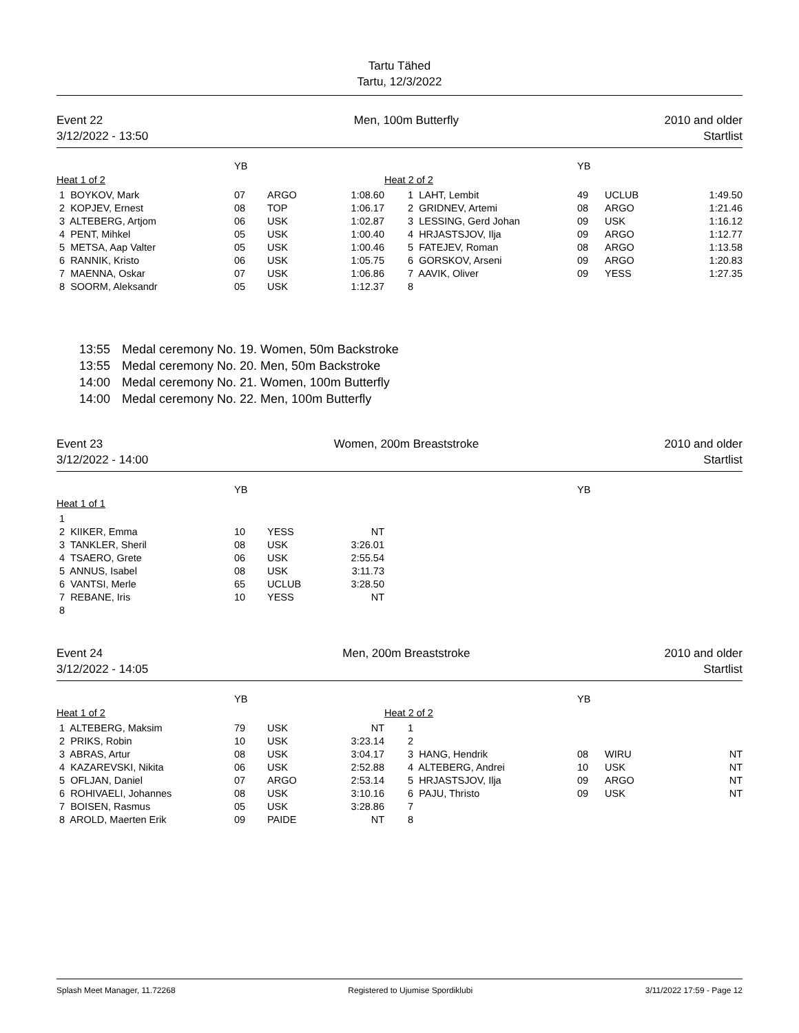Tartu Tähed
Tartu, 12/3/2022
Event 22
3/12/2022 - 13:50
Men, 100m Butterfly 2010 and older
Startlist
| | YB | | | | | YB | | |
| Heat 1 of 2 | | | | Heat 2 of 2 | | | | |
| 1 BOYKOV, Mark | 07 | ARGO | 1:08.60 | | 1 LAHT, Lembit | 49 | UCLUB | 1:49.50 |
| 2 KOPJEV, Ernest | 08 | TOP | 1:06.17 | | 2 GRIDNEV, Artemi | 08 | ARGO | 1:21.46 |
| 3 ALTEBERG, Artjom | 06 | USK | 1:02.87 | | 3 LESSING, Gerd Johan | 09 | USK | 1:16.12 |
| 4 PENT, Mihkel | 05 | USK | 1:00.40 | | 4 HRJASTSJOV, Ilja | 09 | ARGO | 1:12.77 |
| 5 METSA, Aap Valter | 05 | USK | 1:00.46 | | 5 FATEJEV, Roman | 08 | ARGO | 1:13.58 |
| 6 RANNIK, Kristo | 06 | USK | 1:05.75 | | 6 GORSKOV, Arseni | 09 | ARGO | 1:20.83 |
| 7 MAENNA, Oskar | 07 | USK | 1:06.86 | | 7 AAVIK, Oliver | 09 | YESS | 1:27.35 |
| 8 SOORM, Aleksandr | 05 | USK | 1:12.37 | | 8 | | | |
13:55 Medal ceremony No. 19. Women, 50m Backstroke
13:55 Medal ceremony No. 20. Men, 50m Backstroke
14:00 Medal ceremony No. 21. Women, 100m Butterfly
14:00 Medal ceremony No. 22. Men, 100m Butterfly
Event 23
3/12/2022 - 14:00
Women, 200m Breaststroke 2010 and older
Startlist
| | YB | | | | | YB | | |
| Heat 1 of 1 | | | | | | | | |
| 1 | | | | | | | | |
| 2 KIIKER, Emma | 10 | YESS | NT | | | | | |
| 3 TANKLER, Sheril | 08 | USK | 3:26.01 | | | | | |
| 4 TSAERO, Grete | 06 | USK | 2:55.54 | | | | | |
| 5 ANNUS, Isabel | 08 | USK | 3:11.73 | | | | | |
| 6 VANTSI, Merle | 65 | UCLUB | 3:28.50 | | | | | |
| 7 REBANE, Iris | 10 | YESS | NT | | | | | |
| 8 | | | | | | | | |
Event 24
3/12/2022 - 14:05
Men, 200m Breaststroke 2010 and older
Startlist
| | YB | | | | | YB | | |
| Heat 1 of 2 | | | | Heat 2 of 2 | | | | |
| 1 ALTEBERG, Maksim | 79 | USK | NT | | 1 | | | |
| 2 PRIKS, Robin | 10 | USK | 3:23.14 | | 2 | | | |
| 3 ABRAS, Artur | 08 | USK | 3:04.17 | | 3 HANG, Hendrik | 08 | WIRU | NT |
| 4 KAZAREVSKI, Nikita | 06 | USK | 2:52.88 | | 4 ALTEBERG, Andrei | 10 | USK | NT |
| 5 OFLJAN, Daniel | 07 | ARGO | 2:53.14 | | 5 HRJASTSJOV, Ilja | 09 | ARGO | NT |
| 6 ROHIVAELI, Johannes | 08 | USK | 3:10.16 | | 6 PAJU, Thristo | 09 | USK | NT |
| 7 BOISEN, Rasmus | 05 | USK | 3:28.86 | | 7 | | | |
| 8 AROLD, Maerten Erik | 09 | PAIDE | NT | | 8 | | | |
Splash Meet Manager, 11.72268 Registered to Ujumise Spordiklubi 3/11/2022 17:59 - Page 12